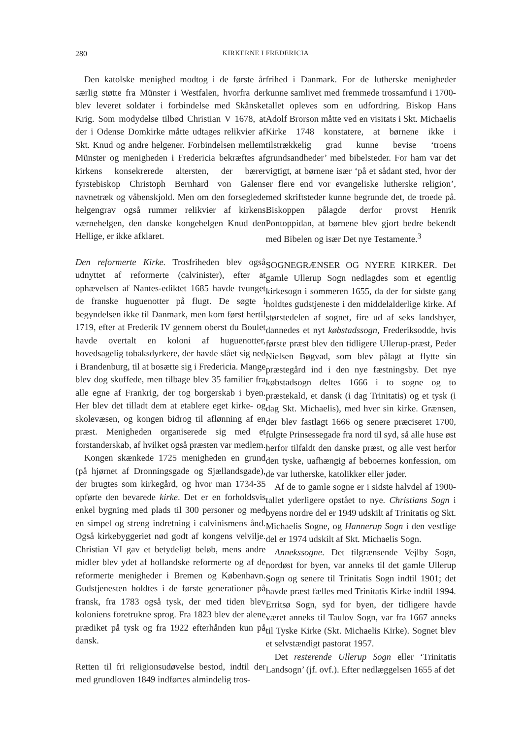280 KIRKERNE I FREDERICIA
Den katolske menighed modtog i de første år særlig støtte fra Münster i Westfalen, hvorfra der blev leveret soldater i forbindelse med Skånske Krig. Som modydelse tilbød Christian V 1678, at der i Odense Domkirke måtte udtages relikvier af Skt. Knud og andre helgener. Forbindelsen mellem Münster og menigheden i Fredericia bekræftes af kirkens konsekrerede altersten, der bærer fyrstebiskop Christoph Bernhard von Galens navnetræk og våbenskjold. Men om den forseglede helgengrav også rummer relikvier af kirkens værnehelgen, den danske kongehelgen Knud den Hellige, er ikke afklaret.
Den reformerte Kirke. Trosfriheden blev også udnyttet af reformerte (calvinister), efter at ophævelsen af Nantes-ediktet 1685 havde tvunget de franske huguenotter på flugt. De søgte i begyndelsen ikke til Danmark, men kom først hertil 1719, efter at Frederik IV gennem oberst du Boulet havde overtalt en koloni af huguenotter, hovedsagelig tobaksdyrkere, der havde slået sig ned i Brandenburg, til at bosætte sig i Fredericia. Mange blev dog skuffede, men tilbage blev 35 familier fra alle egne af Frankrig, der tog borgerskab i byen. Her blev det tilladt dem at etablere eget kirke- og skolevæsen, og kongen bidrog til aflønning af en præst. Menigheden organiserede sig med et forstanderskab, af hvilket også præsten var medlem.
Kongen skænkede 1725 menigheden en grund (på hjørnet af Dronningsgade og Sjællandsgade), der brugtes som kirkegård, og hvor man 1734-35 opførte den bevarede kirke. Det er en forholdsvis enkel bygning med plads til 300 personer og med en simpel og streng indretning i calvinismens ånd. Også kirkebyggeriet nød godt af kongens velvilje. Christian VI gav et betydeligt beløb, mens andre midler blev ydet af hollandske reformerte og af de reformerte menigheder i Bremen og København. Gudstjenesten holdtes i de første generationer på fransk, fra 1783 også tysk, der med tiden blev koloniens foretrukne sprog. Fra 1823 blev der alene prædiket på tysk og fra 1922 efterhånden kun på dansk.
Retten til fri religionsudøvelse bestod, indtil der med grundloven 1849 indførtes almindelig tros-
frihed i Danmark. For de lutherske menigheder kunne samlivet med fremmede trossamfund i 1700-tallet opleves som en udfordring. Biskop Hans Adolf Brorson måtte ved en visitats i Skt. Michaelis Kirke 1748 konstatere, at børnene ikke i tilstrækkelig grad kunne bevise ‘troens grundsandheder’ med bibelsteder. For ham var det vigtigt, at børnene især ‘på et sådant sted, hvor der er flere end vor evangeliske lutherske religion’, med skriftsteder kunne begrunde det, de troede på. Biskoppen pålagde derfor provst Henrik Pontoppidan, at børnene blev gjort bedre bekendt med Bibelen og især Det nye Testamente.<sup>3</sup>
SOGNEGRÆNSER OG NYERE KIRKER. Det gamle Ullerup Sogn nedlagdes som et egentlig kirkesogn i sommeren 1655, da der for sidste gang holdtes gudstjeneste i den middelalderlige kirke. Af størstedelen af sognet, fire ud af seks landsbyer, dannedes et nyt købstadssogn, Frederiksodde, hvis første præst blev den tidligere Ullerup-præst, Peder Nielsen Bøgvad, som blev pålagt at flytte sin præstegård ind i den nye fæstningsby. Det nye købstadsogn deltes 1666 i to sogne og to præstekald, et dansk (i dag Trinitatis) og et tysk (i dag Skt. Michaelis), med hver sin kirke. Grænsen, der blev fastlagt 1666 og senere præciseret 1700, fulgte Prinsessegade fra nord til syd, så alle huse øst herfor tilfaldt den danske præst, og alle vest herfor den tyske, uafhængig af beboernes konfession, om de var lutherske, katolikker eller jøder.
Af de to gamle sogne er i sidste halvdel af 1900-tallet yderligere opstået to nye. Christians Sogn i byens nordre del er 1949 udskilt af Trinitatis og Skt. Michaelis Sogne, og Hannerup Sogn i den vestlige del er 1974 udskilt af Skt. Michaelis Sogn.
Annekssogne. Det tilgrænsende Vejlby Sogn, nordøst for byen, var anneks til det gamle Ullerup Sogn og senere til Trinitatis Sogn indtil 1901; det havde præst fælles med Trinitatis Kirke indtil 1994. Erritsø Sogn, syd for byen, der tidligere havde været anneks til Taulov Sogn, var fra 1667 anneks til Tyske Kirke (Skt. Michaelis Kirke). Sognet blev et selvstændigt pastorat 1957.
Det resterende Ullerup Sogn eller ‘Trinitatis Landsogn’ (jf. ovf.). Efter nedlæggelsen 1655 af det